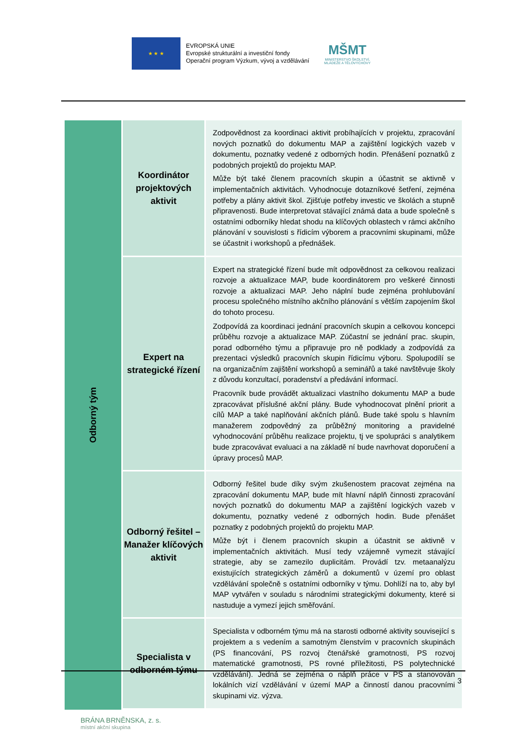★ ★ ★
EVROPSKÁ UNIE
Evropské strukturální a investiční fondy
Operační program Výzkum, vývoj a vzdělávání
MŠMT
MINISTERSTVO ŠKOLSTVÍ,
MLÁDEŽE A TĚLOVÝCHOVY
| Odborný tým | Koordinátor projektových aktivit | Zodpovědnost za koordinaci aktivit probíhajících v projektu, zpracování nových poznatků do dokumentu MAP a zajištění logických vazeb v dokumentu, poznatky vedené z odborných hodin. Přenášení poznatků z podobných projektů do projektu MAP. Může být také členem pracovních skupin a účastnit se aktivně v implementačních aktivitách. Vyhodnocuje dotazníkové šetření, zejména potřeby a plány aktivit škol. Zjišťuje potřeby investic ve školách a stupně připravenosti. Bude interpretovat stávající známá data a bude společně s ostatními odborníky hledat shodu na klíčových oblastech v rámci akčního plánování v souvislosti s řídicím výborem a pracovními skupinami, může se účastnit i workshopů a přednášek. |
| | Expert na strategické řízení | Expert na strategické řízení bude mít odpovědnost za celkovou realizaci rozvoje a aktualizace MAP, bude koordinátorem pro veškeré činnosti rozvoje a aktualizaci MAP. Jeho náplní bude zejména prohlubování procesu společného místního akčního plánování s větším zapojením škol do tohoto procesu. Zodpovídá za koordinaci jednání pracovních skupin a celkovou koncepci průběhu rozvoje a aktualizace MAP. Zúčastní se jednání prac. skupin, porad odborného týmu a připravuje pro ně podklady a zodpovídá za prezentaci výsledků pracovních skupin řídicímu výboru. Spolupodílí se na organizačním zajištění workshopů a seminářů a také navštěvuje školy z důvodu konzultací, poradenství a předávání informací. Pracovník bude provádět aktualizaci vlastního dokumentu MAP a bude zpracovávat příslušné akční plány. Bude vyhodnocovat plnění priorit a cílů MAP a také naplňování akčních plánů. Bude také spolu s hlavním manažerem zodpovědný za průběžný monitoring a pravidelné vyhodnocování průběhu realizace projektu, tj ve spolupráci s analytikem bude zpracovávat evaluaci a na základě ní bude navrhovat doporučení a úpravy procesů MAP. |
| | Odborný řešitel – Manažer klíčových aktivit | Odborný řešitel bude díky svým zkušenostem pracovat zejména na zpracování dokumentu MAP, bude mít hlavní náplň činnosti zpracování nových poznatků do dokumentu MAP a zajištění logických vazeb v dokumentu, poznatky vedené z odborných hodin. Bude přenášet poznatky z podobných projektů do projektu MAP. Může být i členem pracovních skupin a účastnit se aktivně v implementačních aktivitách. Musí tedy vzájemně vymezit stávající strategie, aby se zamezilo duplicitám. Provádí tzv. metaanalýzu existujících strategických záměrů a dokumentů v území pro oblast vzdělávání společně s ostatními odborníky v týmu. Dohlíží na to, aby byl MAP vytvářen v souladu s národními strategickými dokumenty, které si nastuduje a vymezí jejich směřování. |
| | Specialista v odborném týmu | Specialista v odborném týmu má na starosti odborné aktivity související s projektem a s vedením a samotným členstvím v pracovních skupinách (PS financování, PS rozvoj čtenářské gramotnosti, PS rozvoj matematické gramotnosti, PS rovné příležitosti, PS polytechnické vzdělávání). Jedná se zejména o náplň práce v PS a stanovován lokálních vizí vzdělávání v území MAP a činností danou pracovními skupinami viz. výzva. |
3
BRÁNA BRNĚNSKA, z. s.
místní akční skupina